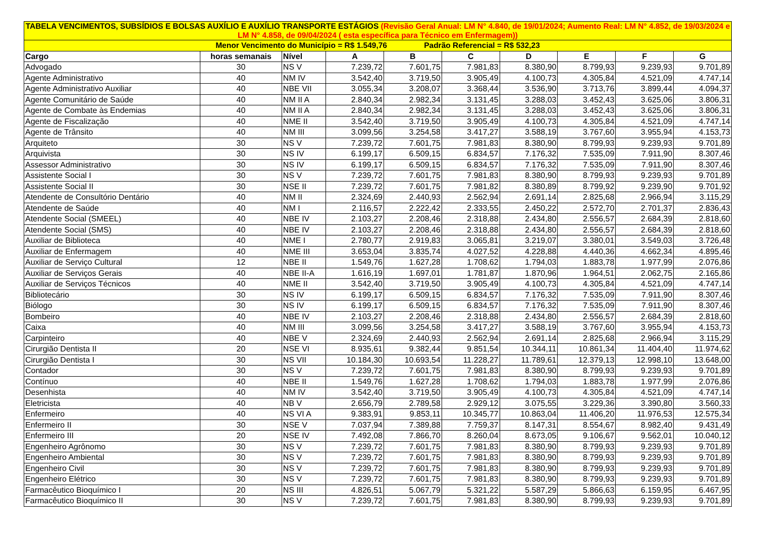| TABELA VENCIMENTOS, SUBSÍDIOS E BOLSAS AUXÍLIO E AUXÍLIO TRANSPORTE ESTÁGIOS (Revisão Geral Anual: LM N° 4.840, de 19/01/2024; Aumento Real: LM N° 4.852, de 19/03/2024 e LM N° 4.858, de 09/04/2024 ( esta específica para Técnico em Enfermagem)) | | | | | | | | | |
| Menor Vencimento do Município = R$ 1.549,76 Padrão Referencial = R$ 532,23 | | | | | | | | | |
| Cargo | horas semanais | Nível | A | B | C | D | E | F | G |
| Advogado | 30 | NS V | 7.239,72 | 7.601,75 | 7.981,83 | 8.380,90 | 8.799,93 | 9.239,93 | 9.701,89 |
| Agente Administrativo | 40 | NM IV | 3.542,40 | 3.719,50 | 3.905,49 | 4.100,73 | 4.305,84 | 4.521,09 | 4.747,14 |
| Agente Administrativo Auxiliar | 40 | NBE VII | 3.055,34 | 3.208,07 | 3.368,44 | 3.536,90 | 3.713,76 | 3.899,44 | 4.094,37 |
| Agente Comunitário de Saúde | 40 | NM II A | 2.840,34 | 2.982,34 | 3.131,45 | 3.288,03 | 3.452,43 | 3.625,06 | 3.806,31 |
| Agente de Combate às Endemias | 40 | NM II A | 2.840,34 | 2.982,34 | 3.131,45 | 3.288,03 | 3.452,43 | 3.625,06 | 3.806,31 |
| Agente de Fiscalização | 40 | NME II | 3.542,40 | 3.719,50 | 3.905,49 | 4.100,73 | 4.305,84 | 4.521,09 | 4.747,14 |
| Agente de Trânsito | 40 | NM III | 3.099,56 | 3.254,58 | 3.417,27 | 3.588,19 | 3.767,60 | 3.955,94 | 4.153,73 |
| Arquiteto | 30 | NS V | 7.239,72 | 7.601,75 | 7.981,83 | 8.380,90 | 8.799,93 | 9.239,93 | 9.701,89 |
| Arquivista | 30 | NS IV | 6.199,17 | 6.509,15 | 6.834,57 | 7.176,32 | 7.535,09 | 7.911,90 | 8.307,46 |
| Assessor Administrativo | 30 | NS IV | 6.199,17 | 6.509,15 | 6.834,57 | 7.176,32 | 7.535,09 | 7.911,90 | 8.307,46 |
| Assistente Social I | 30 | NS V | 7.239,72 | 7.601,75 | 7.981,83 | 8.380,90 | 8.799,93 | 9.239,93 | 9.701,89 |
| Assistente Social II | 30 | NSE II | 7.239,72 | 7.601,75 | 7.981,82 | 8.380,89 | 8.799,92 | 9.239,90 | 9.701,92 |
| Atendente de Consultório Dentário | 40 | NM II | 2.324,69 | 2.440,93 | 2.562,94 | 2.691,14 | 2.825,68 | 2.966,94 | 3.115,29 |
| Atendente de Saúde | 40 | NM I | 2.116,57 | 2.222,42 | 2.333,55 | 2.450,22 | 2.572,70 | 2.701,37 | 2.836,43 |
| Atendente Social (SMEEL) | 40 | NBE IV | 2.103,27 | 2.208,46 | 2.318,88 | 2.434,80 | 2.556,57 | 2.684,39 | 2.818,60 |
| Atendente Social (SMS) | 40 | NBE IV | 2.103,27 | 2.208,46 | 2.318,88 | 2.434,80 | 2.556,57 | 2.684,39 | 2.818,60 |
| Auxiliar de Biblioteca | 40 | NME I | 2.780,77 | 2.919,83 | 3.065,81 | 3.219,07 | 3.380,01 | 3.549,03 | 3.726,48 |
| Auxiliar de Enfermagem | 40 | NME III | 3.653,04 | 3.835,74 | 4.027,52 | 4.228,88 | 4.440,36 | 4.662,34 | 4.895,46 |
| Auxiliar de Serviço Cultural | 12 | NBE II | 1.549,76 | 1.627,28 | 1.708,62 | 1.794,03 | 1.883,78 | 1.977,99 | 2.076,86 |
| Auxiliar de Serviços Gerais | 40 | NBE II-A | 1.616,19 | 1.697,01 | 1.781,87 | 1.870,96 | 1.964,51 | 2.062,75 | 2.165,86 |
| Auxiliar de Serviços Técnicos | 40 | NME II | 3.542,40 | 3.719,50 | 3.905,49 | 4.100,73 | 4.305,84 | 4.521,09 | 4.747,14 |
| Bibliotecário | 30 | NS IV | 6.199,17 | 6.509,15 | 6.834,57 | 7.176,32 | 7.535,09 | 7.911,90 | 8.307,46 |
| Biólogo | 30 | NS IV | 6.199,17 | 6.509,15 | 6.834,57 | 7.176,32 | 7.535,09 | 7.911,90 | 8.307,46 |
| Bombeiro | 40 | NBE IV | 2.103,27 | 2.208,46 | 2.318,88 | 2.434,80 | 2.556,57 | 2.684,39 | 2.818,60 |
| Caixa | 40 | NM III | 3.099,56 | 3.254,58 | 3.417,27 | 3.588,19 | 3.767,60 | 3.955,94 | 4.153,73 |
| Carpinteiro | 40 | NBE V | 2.324,69 | 2.440,93 | 2.562,94 | 2.691,14 | 2.825,68 | 2.966,94 | 3.115,29 |
| Cirurgião Dentista II | 20 | NSE VI | 8.935,61 | 9.382,44 | 9.851,54 | 10.344,11 | 10.861,34 | 11.404,40 | 11.974,62 |
| Cirurgião Dentista I | 30 | NS VII | 10.184,30 | 10.693,54 | 11.228,27 | 11.789,61 | 12.379,13 | 12.998,10 | 13.648,00 |
| Contador | 30 | NS V | 7.239,72 | 7.601,75 | 7.981,83 | 8.380,90 | 8.799,93 | 9.239,93 | 9.701,89 |
| Contínuo | 40 | NBE II | 1.549,76 | 1.627,28 | 1.708,62 | 1.794,03 | 1.883,78 | 1.977,99 | 2.076,86 |
| Desenhista | 40 | NM IV | 3.542,40 | 3.719,50 | 3.905,49 | 4.100,73 | 4.305,84 | 4.521,09 | 4.747,14 |
| Eletricista | 40 | NB V | 2.656,79 | 2.789,58 | 2.929,12 | 3.075,55 | 3.229,36 | 3.390,80 | 3.560,33 |
| Enfermeiro | 40 | NS VI A | 9.383,91 | 9.853,11 | 10.345,77 | 10.863,04 | 11.406,20 | 11.976,53 | 12.575,34 |
| Enfermeiro II | 30 | NSE V | 7.037,94 | 7.389,88 | 7.759,37 | 8.147,31 | 8.554,67 | 8.982,40 | 9.431,49 |
| Enfermeiro III | 20 | NSE IV | 7.492,08 | 7.866,70 | 8.260,04 | 8.673,05 | 9.106,67 | 9.562,01 | 10.040,12 |
| Engenheiro Agrônomo | 30 | NS V | 7.239,72 | 7.601,75 | 7.981,83 | 8.380,90 | 8.799,93 | 9.239,93 | 9.701,89 |
| Engenheiro Ambiental | 30 | NS V | 7.239,72 | 7.601,75 | 7.981,83 | 8.380,90 | 8.799,93 | 9.239,93 | 9.701,89 |
| Engenheiro Civil | 30 | NS V | 7.239,72 | 7.601,75 | 7.981,83 | 8.380,90 | 8.799,93 | 9.239,93 | 9.701,89 |
| Engenheiro Elétrico | 30 | NS V | 7.239,72 | 7.601,75 | 7.981,83 | 8.380,90 | 8.799,93 | 9.239,93 | 9.701,89 |
| Farmacêutico Bioquímico I | 20 | NS III | 4.826,51 | 5.067,79 | 5.321,22 | 5.587,29 | 5.866,63 | 6.159,95 | 6.467,95 |
| Farmacêutico Bioquímico II | 30 | NS V | 7.239,72 | 7.601,75 | 7.981,83 | 8.380,90 | 8.799,93 | 9.239,93 | 9.701,89 |